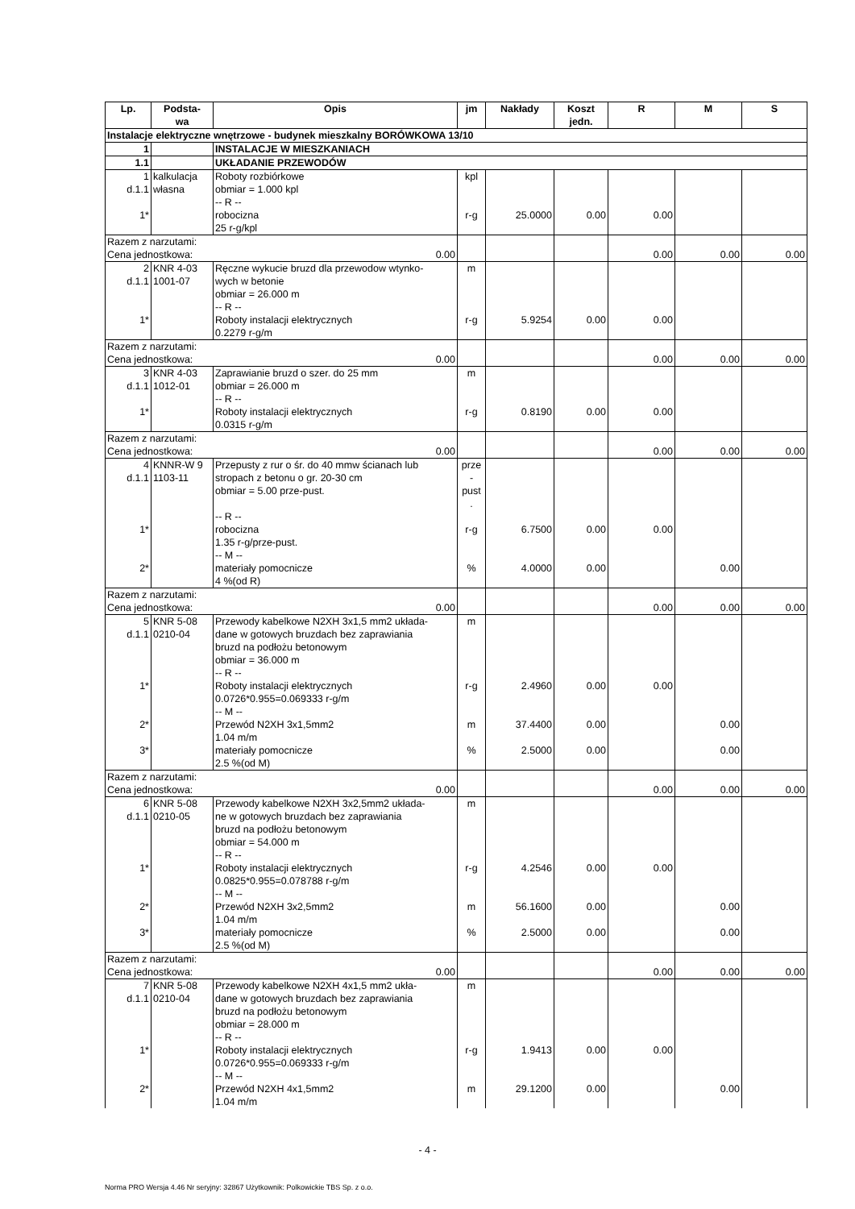| Lp. | Podsta- wa | Opis | jm | Nakłady | Koszt jedn. | R | M | S |
| --- | --- | --- | --- | --- | --- | --- | --- | --- |
| Instalacje elektryczne wnętrzowe - budynek mieszkalny BORÓWKOWA 13/10 | | | | | | | | |
| 1 | | INSTALACJE W MIESZKANIACH | | | | | | |
| 1.1 | | UKŁADANIE PRZEWODÓW | | | | | | |
| 1 d.1.1 | kalkulacja własna | Roboty rozbiórkowe obmiar = 1.000 kpl -- R -- | kpl | | | | | |
| 1* | | robocizna 25 r-g/kpl | r-g | 25.0000 | 0.00 | 0.00 | | |
| Razem z narzutami: 0.00 Cena jednostkowa: | | | | | | 0.00 | 0.00 | 0.00 |
| 2 d.1.1 | KNR 4-03 1001-07 | Ręczne wykucie bruzd dla przewodow wtynko- wych w betonie obmiar = 26.000 m -- R -- | m | | | | | |
| 1* | | Roboty instalacji elektrycznych 0.2279 r-g/m | r-g | 5.9254 | 0.00 | 0.00 | | |
| Razem z narzutami: 0.00 Cena jednostkowa: | | | | | | 0.00 | 0.00 | 0.00 |
| 3 d.1.1 | KNR 4-03 1012-01 | Zaprawianie bruzd o szer. do 25 mm obmiar = 26.000 m -- R -- | m | | | | | |
| 1* | | Roboty instalacji elektrycznych 0.0315 r-g/m | r-g | 0.8190 | 0.00 | 0.00 | | |
| Razem z narzutami: 0.00 Cena jednostkowa: | | | | | | 0.00 | 0.00 | 0.00 |
| 4 d.1.1 | KNNR-W 9 1103-11 | Przepusty z rur o śr. do 40 mmw ścianach lub stropach z betonu o gr. 20-30 cm obmiar = 5.00 prze-pust. -- R -- | prze - pust . | | | | | |
| 1* | | robocizna 1.35 r-g/prze-pust. -- M -- | r-g | 6.7500 | 0.00 | 0.00 | | |
| 2* | | materiały pomocnicze 4 %(od R) | % | 4.0000 | 0.00 | | 0.00 | |
| Razem z narzutami: 0.00 Cena jednostkowa: | | | | | | 0.00 | 0.00 | 0.00 |
| 5 d.1.1 | KNR 5-08 0210-04 | Przewody kabelkowe N2XH 3x1,5 mm2 układa- dane w gotowych bruzdach bez zaprawiania bruzd na podłożu betonowym obmiar = 36.000 m -- R -- | m | | | | | |
| 1* | | Roboty instalacji elektrycznych 0.0726*0.955=0.069333 r-g/m -- M -- | r-g | 2.4960 | 0.00 | 0.00 | | |
| 2* | | Przewód N2XH 3x1,5mm2 1.04 m/m | m | 37.4400 | 0.00 | | 0.00 | |
| 3* | | materiały pomocnicze 2.5 %(od M) | % | 2.5000 | 0.00 | | 0.00 | |
| Razem z narzutami: 0.00 Cena jednostkowa: | | | | | | 0.00 | 0.00 | 0.00 |
| 6 d.1.1 | KNR 5-08 0210-05 | Przewody kabelkowe N2XH 3x2,5mm2 układa- ne w gotowych bruzdach bez zaprawiania bruzd na podłożu betonowym obmiar = 54.000 m -- R -- | m | | | | | |
| 1* | | Roboty instalacji elektrycznych 0.0825*0.955=0.078788 r-g/m -- M -- | r-g | 4.2546 | 0.00 | 0.00 | | |
| 2* | | Przewód N2XH 3x2,5mm2 1.04 m/m | m | 56.1600 | 0.00 | | 0.00 | |
| 3* | | materiały pomocnicze 2.5 %(od M) | % | 2.5000 | 0.00 | | 0.00 | |
| Razem z narzutami: 0.00 Cena jednostkowa: | | | | | | 0.00 | 0.00 | 0.00 |
| 7 d.1.1 | KNR 5-08 0210-04 | Przewody kabelkowe N2XH 4x1,5 mm2 ukła- dane w gotowych bruzdach bez zaprawiania bruzd na podłożu betonowym obmiar = 28.000 m -- R -- | m | | | | | |
| 1* | | Roboty instalacji elektrycznych 0.0726*0.955=0.069333 r-g/m -- M -- | r-g | 1.9413 | 0.00 | 0.00 | | |
| 2* | | Przewód N2XH 4x1,5mm2 1.04 m/m | m | 29.1200 | 0.00 | | 0.00 | |
- 4 -
Norma PRO Wersja 4.46 Nr seryjny: 32867 Użytkownik: Polkowickie TBS Sp. z o.o.